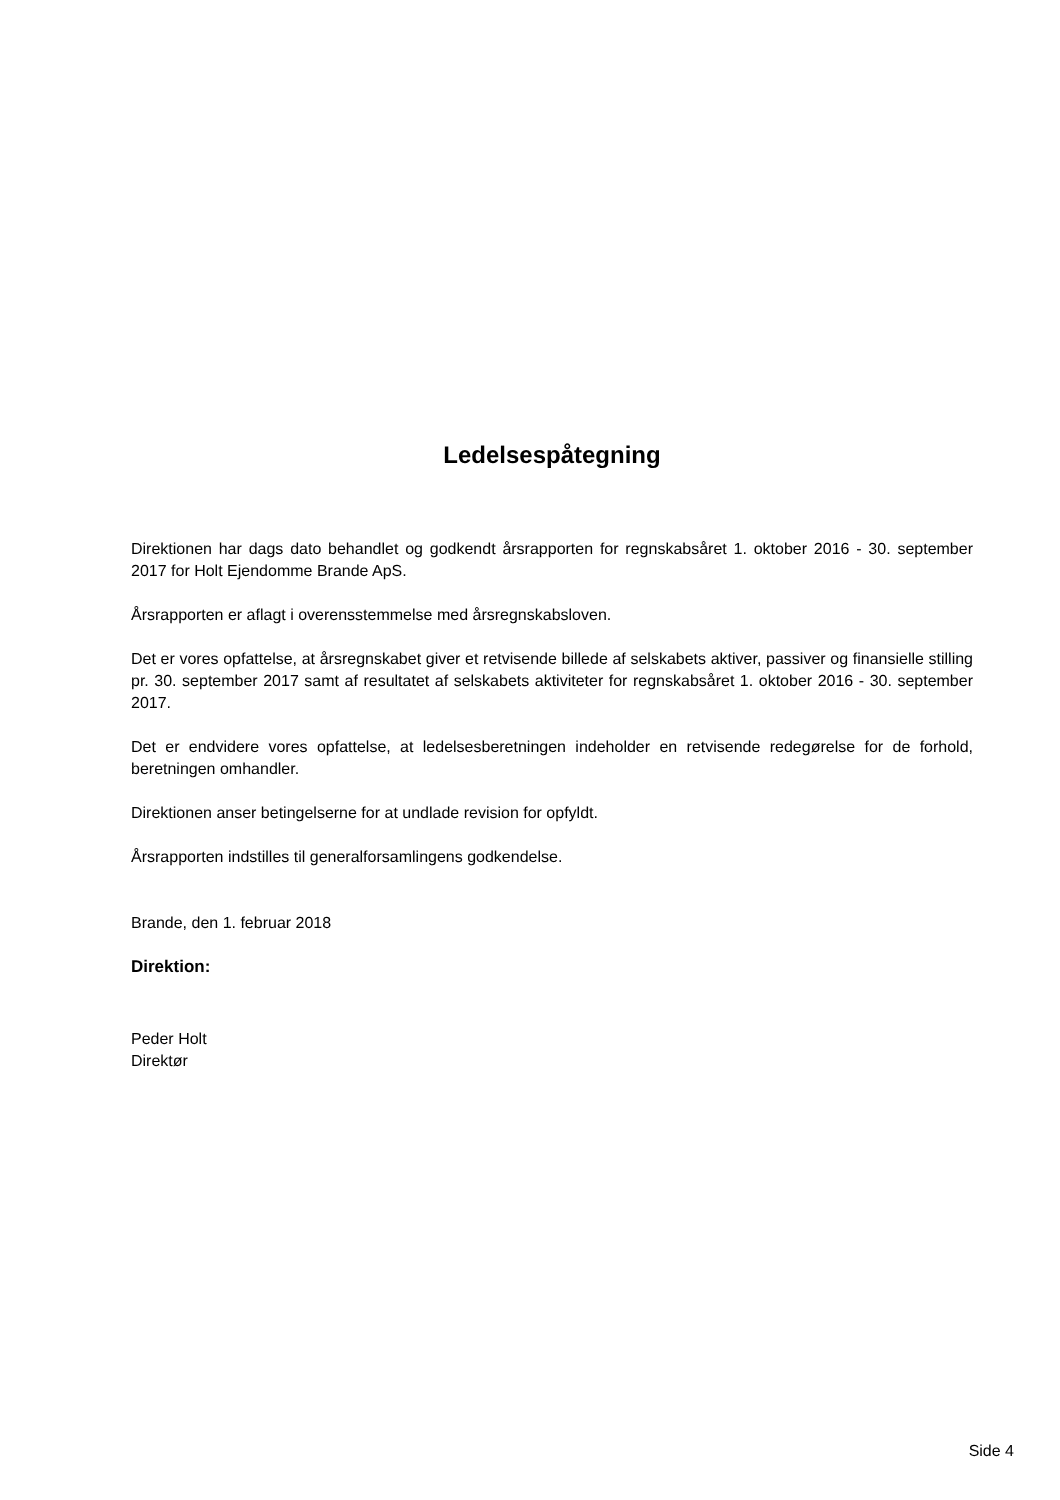Ledelsespåtegning
Direktionen har dags dato behandlet og godkendt årsrapporten for regnskabsåret 1. oktober 2016 - 30. september 2017 for Holt Ejendomme Brande ApS.
Årsrapporten er aflagt i overensstemmelse med årsregnskabsloven.
Det er vores opfattelse, at årsregnskabet giver et retvisende billede af selskabets aktiver, passiver og finansielle stilling pr. 30. september 2017 samt af resultatet af selskabets aktiviteter for regnskabsåret 1. oktober 2016 - 30. september 2017.
Det er endvidere vores opfattelse, at ledelsesberetningen indeholder en retvisende redegørelse for de forhold, beretningen omhandler.
Direktionen anser betingelserne for at undlade revision for opfyldt.
Årsrapporten indstilles til generalforsamlingens godkendelse.
Brande, den 1. februar 2018
Direktion:
Peder Holt
Direktør
Side 4